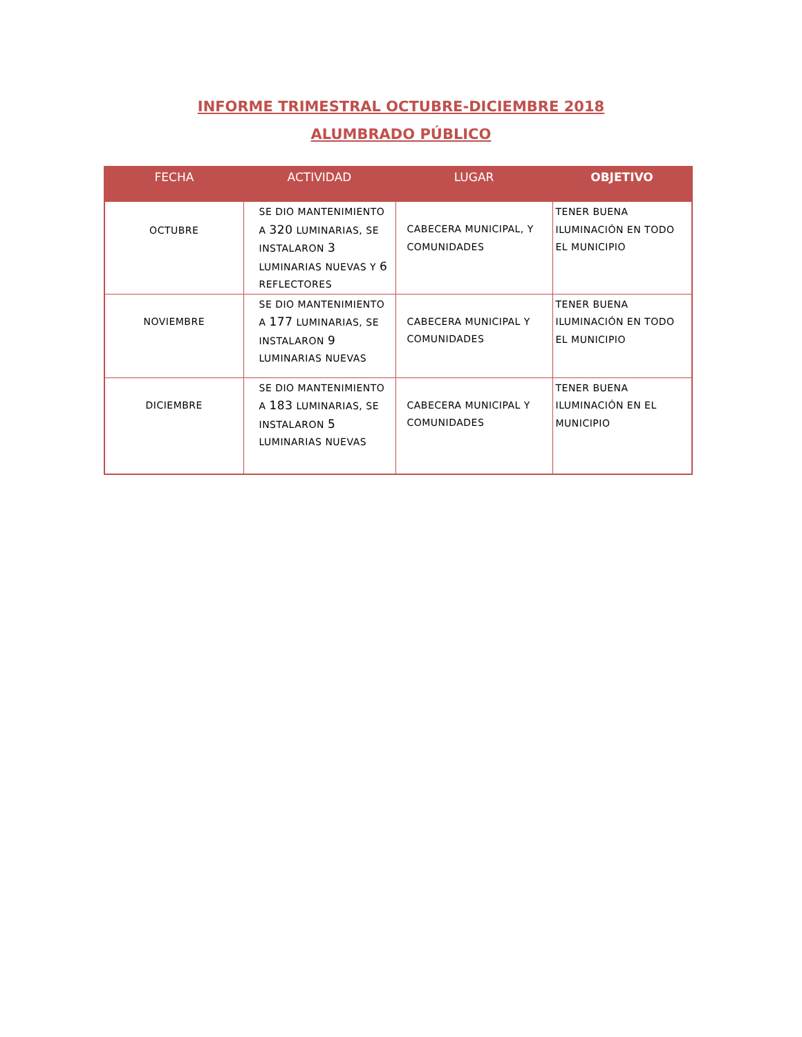INFORME TRIMESTRAL OCTUBRE-DICIEMBRE 2018
ALUMBRADO PÚBLICO
| FECHA | ACTIVIDAD | LUGAR | OBJETIVO |
| --- | --- | --- | --- |
| OCTUBRE | SE DIO MANTENIMIENTO A 320 LUMINARIAS, SE INSTALARON 3 LUMINARIAS NUEVAS Y 6 REFLECTORES | CABECERA MUNICIPAL, Y COMUNIDADES | TENER BUENA ILUMINACIÓN EN TODO EL MUNICIPIO |
| NOVIEMBRE | SE DIO MANTENIMIENTO A 177 LUMINARIAS, SE INSTALARON 9 LUMINARIAS NUEVAS | CABECERA MUNICIPAL Y COMUNIDADES | TENER BUENA ILUMINACIÓN EN TODO EL MUNICIPIO |
| DICIEMBRE | SE DIO MANTENIMIENTO A 183 LUMINARIAS, SE INSTALARON 5 LUMINARIAS NUEVAS | CABECERA MUNICIPAL Y COMUNIDADES | TENER BUENA ILUMINACIÓN EN EL MUNICIPIO |